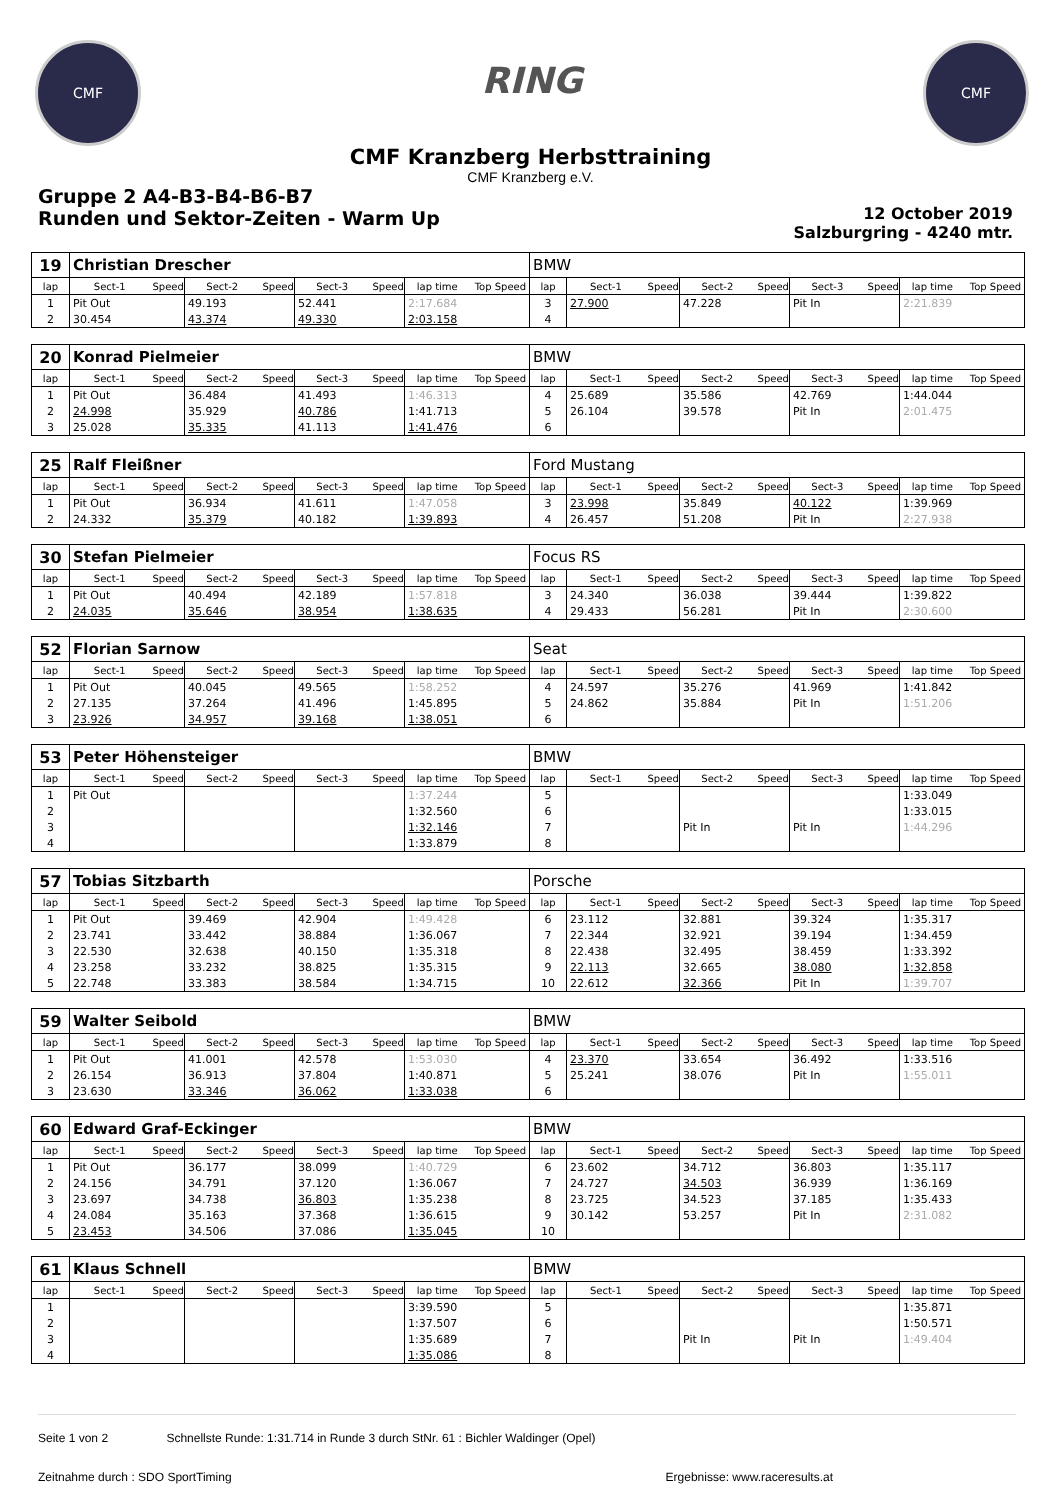CMF
RING
CMF
CMF Kranzberg Herbsttraining
CMF Kranzberg e.V.
Gruppe 2 A4-B3-B4-B6-B7
Runden und Sektor-Zeiten - Warm Up
12 October 2019
Salzburgring - 4240 mtr.
| 19 | Christian Drescher | | | | | | | | BMW | | | | | | | | |
| lap | Sect-1 | Speed | Sect-2 | Speed | Sect-3 | Speed | lap time | Top Speed | lap | Sect-1 | Speed | Sect-2 | Speed | Sect-3 | Speed | lap time | Top Speed |
| 1 | Pit Out | | 49.193 | | 52.441 | | 2:17.684 | | 3 | 27.900 | | 47.228 | | Pit In | | 2:21.839 | |
| 2 | 30.454 | | 43.374 | | 49.330 | | 2:03.158 | | 4 | | | | | | | | |
| 20 | Konrad Pielmeier | | | | | | | | BMW | | | | | | | | |
| lap | Sect-1 | Speed | Sect-2 | Speed | Sect-3 | Speed | lap time | Top Speed | lap | Sect-1 | Speed | Sect-2 | Speed | Sect-3 | Speed | lap time | Top Speed |
| 1 | Pit Out | | 36.484 | | 41.493 | | 1:46.313 | | 4 | 25.689 | | 35.586 | | 42.769 | | 1:44.044 | |
| 2 | 24.998 | | 35.929 | | 40.786 | | 1:41.713 | | 5 | 26.104 | | 39.578 | | Pit In | | 2:01.475 | |
| 3 | 25.028 | | 35.335 | | 41.113 | | 1:41.476 | | 6 | | | | | | | | |
| 25 | Ralf Fleißner | | | | | | | | Ford Mustang | | | | | | | | |
| lap | Sect-1 | Speed | Sect-2 | Speed | Sect-3 | Speed | lap time | Top Speed | lap | Sect-1 | Speed | Sect-2 | Speed | Sect-3 | Speed | lap time | Top Speed |
| 1 | Pit Out | | 36.934 | | 41.611 | | 1:47.058 | | 3 | 23.998 | | 35.849 | | 40.122 | | 1:39.969 | |
| 2 | 24.332 | | 35.379 | | 40.182 | | 1:39.893 | | 4 | 26.457 | | 51.208 | | Pit In | | 2:27.938 | |
| 30 | Stefan Pielmeier | | | | | | | | Focus RS | | | | | | | | |
| lap | Sect-1 | Speed | Sect-2 | Speed | Sect-3 | Speed | lap time | Top Speed | lap | Sect-1 | Speed | Sect-2 | Speed | Sect-3 | Speed | lap time | Top Speed |
| 1 | Pit Out | | 40.494 | | 42.189 | | 1:57.818 | | 3 | 24.340 | | 36.038 | | 39.444 | | 1:39.822 | |
| 2 | 24.035 | | 35.646 | | 38.954 | | 1:38.635 | | 4 | 29.433 | | 56.281 | | Pit In | | 2:30.600 | |
| 52 | Florian Sarnow | | | | | | | | Seat | | | | | | | | |
| lap | Sect-1 | Speed | Sect-2 | Speed | Sect-3 | Speed | lap time | Top Speed | lap | Sect-1 | Speed | Sect-2 | Speed | Sect-3 | Speed | lap time | Top Speed |
| 1 | Pit Out | | 40.045 | | 49.565 | | 1:58.252 | | 4 | 24.597 | | 35.276 | | 41.969 | | 1:41.842 | |
| 2 | 27.135 | | 37.264 | | 41.496 | | 1:45.895 | | 5 | 24.862 | | 35.884 | | Pit In | | 1:51.206 | |
| 3 | 23.926 | | 34.957 | | 39.168 | | 1:38.051 | | 6 | | | | | | | | |
| 53 | Peter Höhensteiger | | | | | | | | BMW | | | | | | | | |
| lap | Sect-1 | Speed | Sect-2 | Speed | Sect-3 | Speed | lap time | Top Speed | lap | Sect-1 | Speed | Sect-2 | Speed | Sect-3 | Speed | lap time | Top Speed |
| 1 | Pit Out | | | | | | 1:37.244 | | 5 | | | | | | | 1:33.049 | |
| 2 | | | | | | | 1:32.560 | | 6 | | | | | | | 1:33.015 | |
| 3 | | | | | | | 1:32.146 | | 7 | | | Pit In | | Pit In | | 1:44.296 | |
| 4 | | | | | | | 1:33.879 | | 8 | | | | | | | | |
| 57 | Tobias Sitzbarth | | | | | | | | Porsche | | | | | | | | |
| lap | Sect-1 | Speed | Sect-2 | Speed | Sect-3 | Speed | lap time | Top Speed | lap | Sect-1 | Speed | Sect-2 | Speed | Sect-3 | Speed | lap time | Top Speed |
| 1 | Pit Out | | 39.469 | | 42.904 | | 1:49.428 | | 6 | 23.112 | | 32.881 | | 39.324 | | 1:35.317 | |
| 2 | 23.741 | | 33.442 | | 38.884 | | 1:36.067 | | 7 | 22.344 | | 32.921 | | 39.194 | | 1:34.459 | |
| 3 | 22.530 | | 32.638 | | 40.150 | | 1:35.318 | | 8 | 22.438 | | 32.495 | | 38.459 | | 1:33.392 | |
| 4 | 23.258 | | 33.232 | | 38.825 | | 1:35.315 | | 9 | 22.113 | | 32.665 | | 38.080 | | 1:32.858 | |
| 5 | 22.748 | | 33.383 | | 38.584 | | 1:34.715 | | 10 | 22.612 | | 32.366 | | Pit In | | 1:39.707 | |
| 59 | Walter Seibold | | | | | | | | BMW | | | | | | | | |
| lap | Sect-1 | Speed | Sect-2 | Speed | Sect-3 | Speed | lap time | Top Speed | lap | Sect-1 | Speed | Sect-2 | Speed | Sect-3 | Speed | lap time | Top Speed |
| 1 | Pit Out | | 41.001 | | 42.578 | | 1:53.030 | | 4 | 23.370 | | 33.654 | | 36.492 | | 1:33.516 | |
| 2 | 26.154 | | 36.913 | | 37.804 | | 1:40.871 | | 5 | 25.241 | | 38.076 | | Pit In | | 1:55.011 | |
| 3 | 23.630 | | 33.346 | | 36.062 | | 1:33.038 | | 6 | | | | | | | | |
| 60 | Edward Graf-Eckinger | | | | | | | | BMW | | | | | | | | |
| lap | Sect-1 | Speed | Sect-2 | Speed | Sect-3 | Speed | lap time | Top Speed | lap | Sect-1 | Speed | Sect-2 | Speed | Sect-3 | Speed | lap time | Top Speed |
| 1 | Pit Out | | 36.177 | | 38.099 | | 1:40.729 | | 6 | 23.602 | | 34.712 | | 36.803 | | 1:35.117 | |
| 2 | 24.156 | | 34.791 | | 37.120 | | 1:36.067 | | 7 | 24.727 | | 34.503 | | 36.939 | | 1:36.169 | |
| 3 | 23.697 | | 34.738 | | 36.803 | | 1:35.238 | | 8 | 23.725 | | 34.523 | | 37.185 | | 1:35.433 | |
| 4 | 24.084 | | 35.163 | | 37.368 | | 1:36.615 | | 9 | 30.142 | | 53.257 | | Pit In | | 2:31.082 | |
| 5 | 23.453 | | 34.506 | | 37.086 | | 1:35.045 | | 10 | | | | | | | | |
| 61 | Klaus Schnell | | | | | | | | BMW | | | | | | | | |
| lap | Sect-1 | Speed | Sect-2 | Speed | Sect-3 | Speed | lap time | Top Speed | lap | Sect-1 | Speed | Sect-2 | Speed | Sect-3 | Speed | lap time | Top Speed |
| 1 | | | | | | | 3:39.590 | | 5 | | | | | | | 1:35.871 | |
| 2 | | | | | | | 1:37.507 | | 6 | | | | | | | 1:50.571 | |
| 3 | | | | | | | 1:35.689 | | 7 | | | Pit In | | Pit In | | 1:49.404 | |
| 4 | | | | | | | 1:35.086 | | 8 | | | | | | | | |
Seite 1 von 2 Schnellste Runde: 1:31.714 in Runde 3 durch StNr. 61 : Bichler Waldinger (Opel)
Zeitnahme durch : SDO SportTiming Ergebnisse: www.raceresults.at